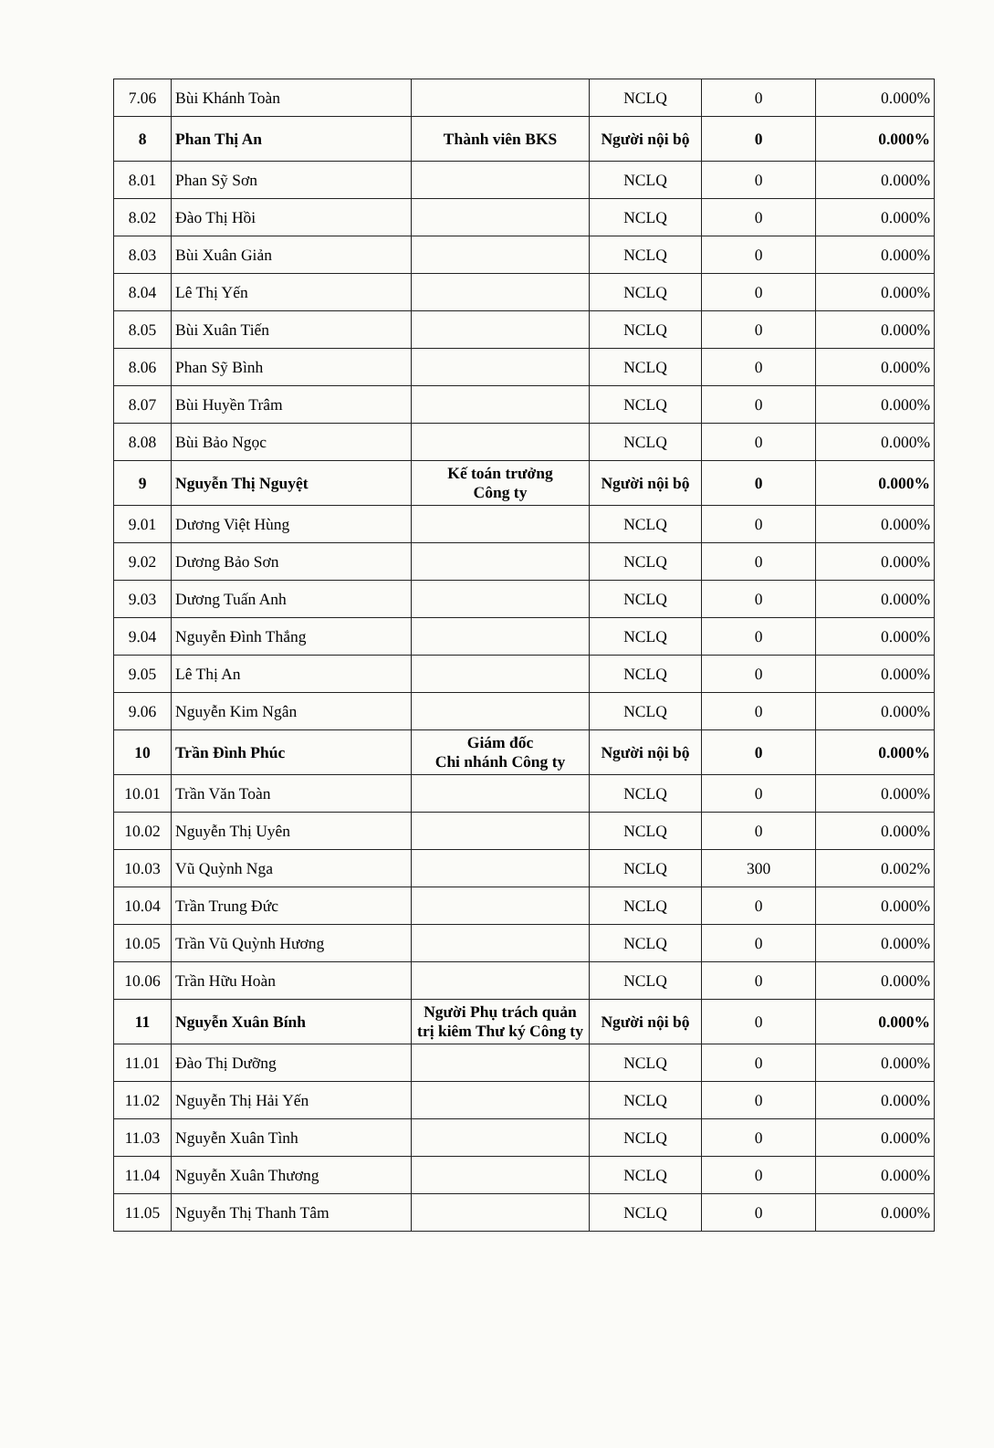| 7.06 | Bùi Khánh Toàn | | NCLQ | 0 | 0.000% |
| 8 | Phan Thị An | Thành viên BKS | Người nội bộ | 0 | 0.000% |
| 8.01 | Phan Sỹ Sơn | | NCLQ | 0 | 0.000% |
| 8.02 | Đào Thị Hồi | | NCLQ | 0 | 0.000% |
| 8.03 | Bùi Xuân Giản | | NCLQ | 0 | 0.000% |
| 8.04 | Lê Thị Yến | | NCLQ | 0 | 0.000% |
| 8.05 | Bùi Xuân Tiến | | NCLQ | 0 | 0.000% |
| 8.06 | Phan Sỹ Bình | | NCLQ | 0 | 0.000% |
| 8.07 | Bùi Huyền Trâm | | NCLQ | 0 | 0.000% |
| 8.08 | Bùi Bảo Ngọc | | NCLQ | 0 | 0.000% |
| 9 | Nguyễn Thị Nguyệt | Kế toán trưởng Công ty | Người nội bộ | 0 | 0.000% |
| 9.01 | Dương Việt Hùng | | NCLQ | 0 | 0.000% |
| 9.02 | Dương Bảo Sơn | | NCLQ | 0 | 0.000% |
| 9.03 | Dương Tuấn Anh | | NCLQ | 0 | 0.000% |
| 9.04 | Nguyễn Đình Thắng | | NCLQ | 0 | 0.000% |
| 9.05 | Lê Thị An | | NCLQ | 0 | 0.000% |
| 9.06 | Nguyễn Kim Ngân | | NCLQ | 0 | 0.000% |
| 10 | Trần Đình Phúc | Giám đốc Chi nhánh Công ty | Người nội bộ | 0 | 0.000% |
| 10.01 | Trần Văn Toàn | | NCLQ | 0 | 0.000% |
| 10.02 | Nguyễn Thị Uyên | | NCLQ | 0 | 0.000% |
| 10.03 | Vũ Quỳnh Nga | | NCLQ | 300 | 0.002% |
| 10.04 | Trần Trung Đức | | NCLQ | 0 | 0.000% |
| 10.05 | Trần Vũ Quỳnh Hương | | NCLQ | 0 | 0.000% |
| 10.06 | Trần Hữu Hoàn | | NCLQ | 0 | 0.000% |
| 11 | Nguyễn Xuân Bính | Người Phụ trách quản trị kiêm Thư ký Công ty | Người nội bộ | 0 | 0.000% |
| 11.01 | Đào Thị Dưỡng | | NCLQ | 0 | 0.000% |
| 11.02 | Nguyễn Thị Hải Yến | | NCLQ | 0 | 0.000% |
| 11.03 | Nguyễn Xuân Tình | | NCLQ | 0 | 0.000% |
| 11.04 | Nguyễn Xuân Thương | | NCLQ | 0 | 0.000% |
| 11.05 | Nguyễn Thị Thanh Tâm | | NCLQ | 0 | 0.000% |